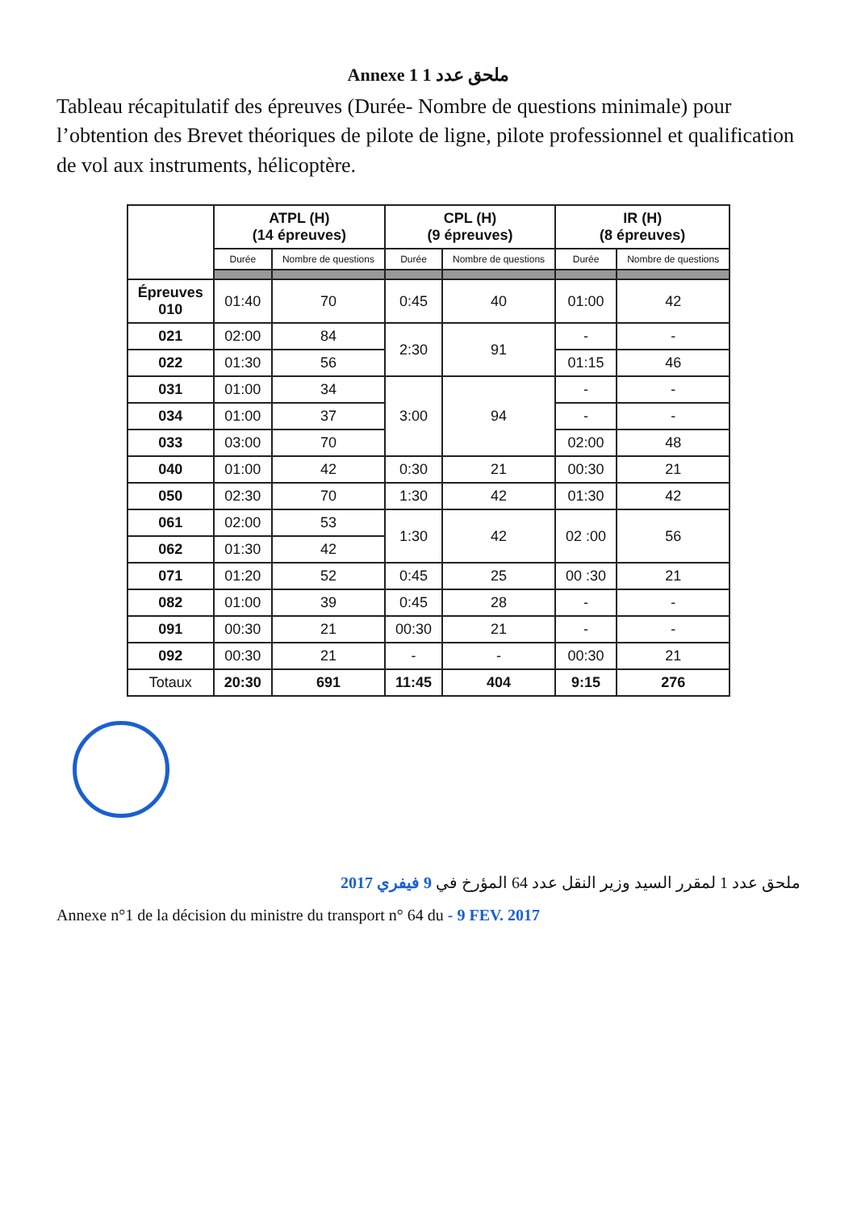Annexe 1 ملحق عدد 1
Tableau récapitulatif des épreuves (Durée- Nombre de questions minimale) pour l’obtention des Brevet théoriques de pilote de ligne, pilote professionnel et qualification de vol aux instruments, hélicoptère.
| | ATPL (H) (14 épreuves) | | CPL (H) (9 épreuves) | | IR (H) (8 épreuves) | |
| --- | --- | --- | --- | --- | --- | --- |
| | Durée | Nombre de questions | Durée | Nombre de questions | Durée | Nombre de questions |
| Épreuves 010 | 01:40 | 70 | 0:45 | 40 | 01:00 | 42 |
| 021 | 02:00 | 84 | 2:30 | 91 | - | - |
| 022 | 01:30 | 56 | | | 01:15 | 46 |
| 031 | 01:00 | 34 | 3:00 | 94 | - | - |
| 034 | 01:00 | 37 | | | - | - |
| 033 | 03:00 | 70 | | | 02:00 | 48 |
| 040 | 01:00 | 42 | 0:30 | 21 | 00:30 | 21 |
| 050 | 02:30 | 70 | 1:30 | 42 | 01:30 | 42 |
| 061 | 02:00 | 53 | 1:30 | 42 | 02 :00 | 56 |
| 062 | 01:30 | 42 | | | | |
| 071 | 01:20 | 52 | 0:45 | 25 | 00 :30 | 21 |
| 082 | 01:00 | 39 | 0:45 | 28 | - | - |
| 091 | 00:30 | 21 | 00:30 | 21 | - | - |
| 092 | 00:30 | 21 | - | - | 00:30 | 21 |
| Totaux | 20:30 | 691 | 11:45 | 404 | 9:15 | 276 |
ملحق عدد 1 لمقرر السيد وزير النقل عدد 64 المؤرخ في 9 فيفري 2017
Annexe n°1 de la décision du ministre du transport n° 64 du - 9 FEV. 2017